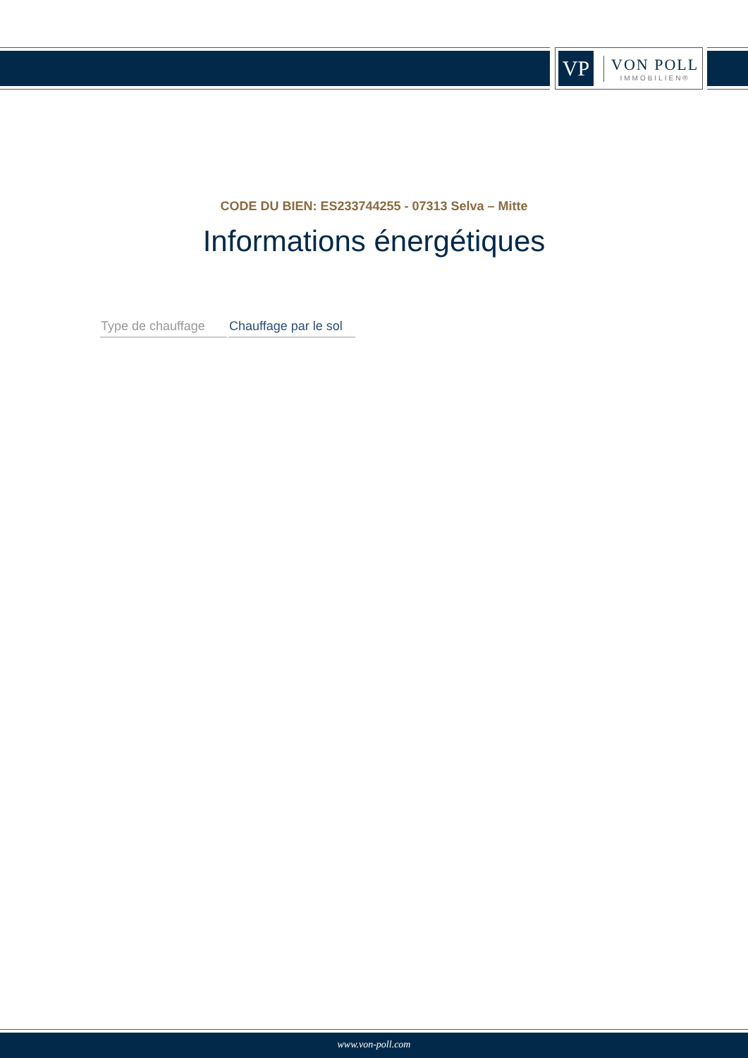VP
VON POLL
IMMOBILIEN®
CODE DU BIEN: ES233744255 - 07313 Selva – Mitte
Informations énergétiques
| Type de chauffage | Chauffage par le sol |
www.von-poll.com